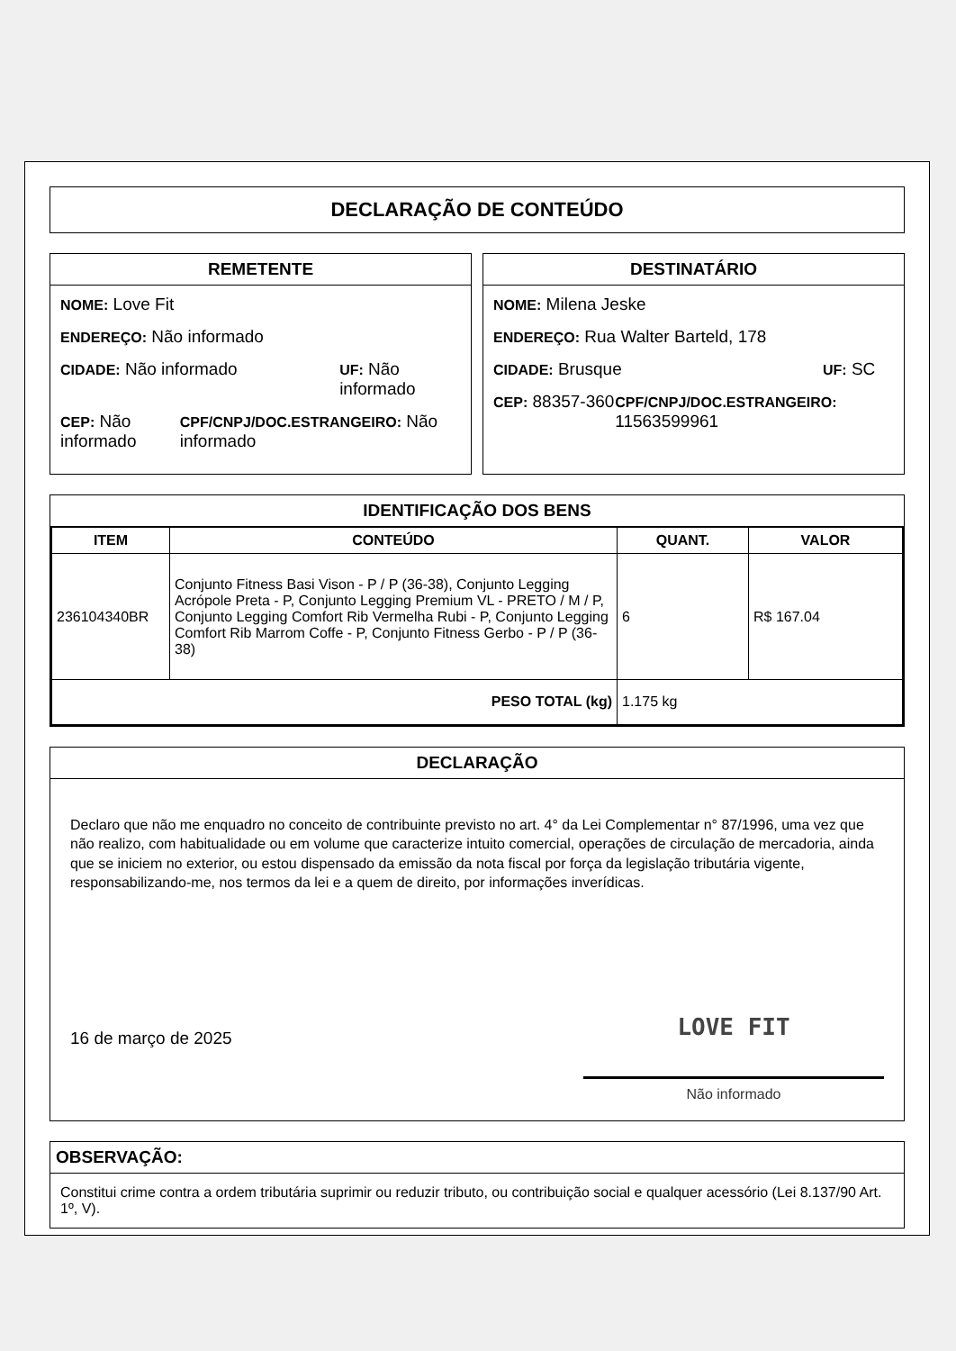DECLARAÇÃO DE CONTEÚDO
REMETENTE
NOME: Love Fit
ENDEREÇO: Não informado
CIDADE: Não informado
UF: Não informado
CEP: Não informado
CPF/CNPJ/DOC.ESTRANGEIRO: Não informado
DESTINATÁRIO
NOME: Milena Jeske
ENDEREÇO: Rua Walter Barteld, 178
CIDADE: Brusque
UF: SC
CEP: 88357-360
CPF/CNPJ/DOC.ESTRANGEIRO: 11563599961
IDENTIFICAÇÃO DOS BENS
| ITEM | CONTEÚDO | QUANT. | VALOR |
| --- | --- | --- | --- |
| 236104340BR | Conjunto Fitness Basi Vison - P / P (36-38), Conjunto Legging Acrópole Preta - P, Conjunto Legging Premium VL - PRETO / M / P, Conjunto Legging Comfort Rib Vermelha Rubi - P, Conjunto Legging Comfort Rib Marrom Coffe - P, Conjunto Fitness Gerbo - P / P (36-38) | 6 | R$ 167.04 |
| PESO TOTAL (kg) | | 1.175 kg | |
DECLARAÇÃO
Declaro que não me enquadro no conceito de contribuinte previsto no art. 4° da Lei Complementar n° 87/1996, uma vez que não realizo, com habitualidade ou em volume que caracterize intuito comercial, operações de circulação de mercadoria, ainda que se iniciem no exterior, ou estou dispensado da emissão da nota fiscal por força da legislação tributária vigente, responsabilizando-me, nos termos da lei e a quem de direito, por informações inverídicas.
16 de março de 2025
LOVE FIT
Não informado
OBSERVAÇÃO:
Constitui crime contra a ordem tributária suprimir ou reduzir tributo, ou contribuição social e qualquer acessório (Lei 8.137/90 Art. 1º, V).